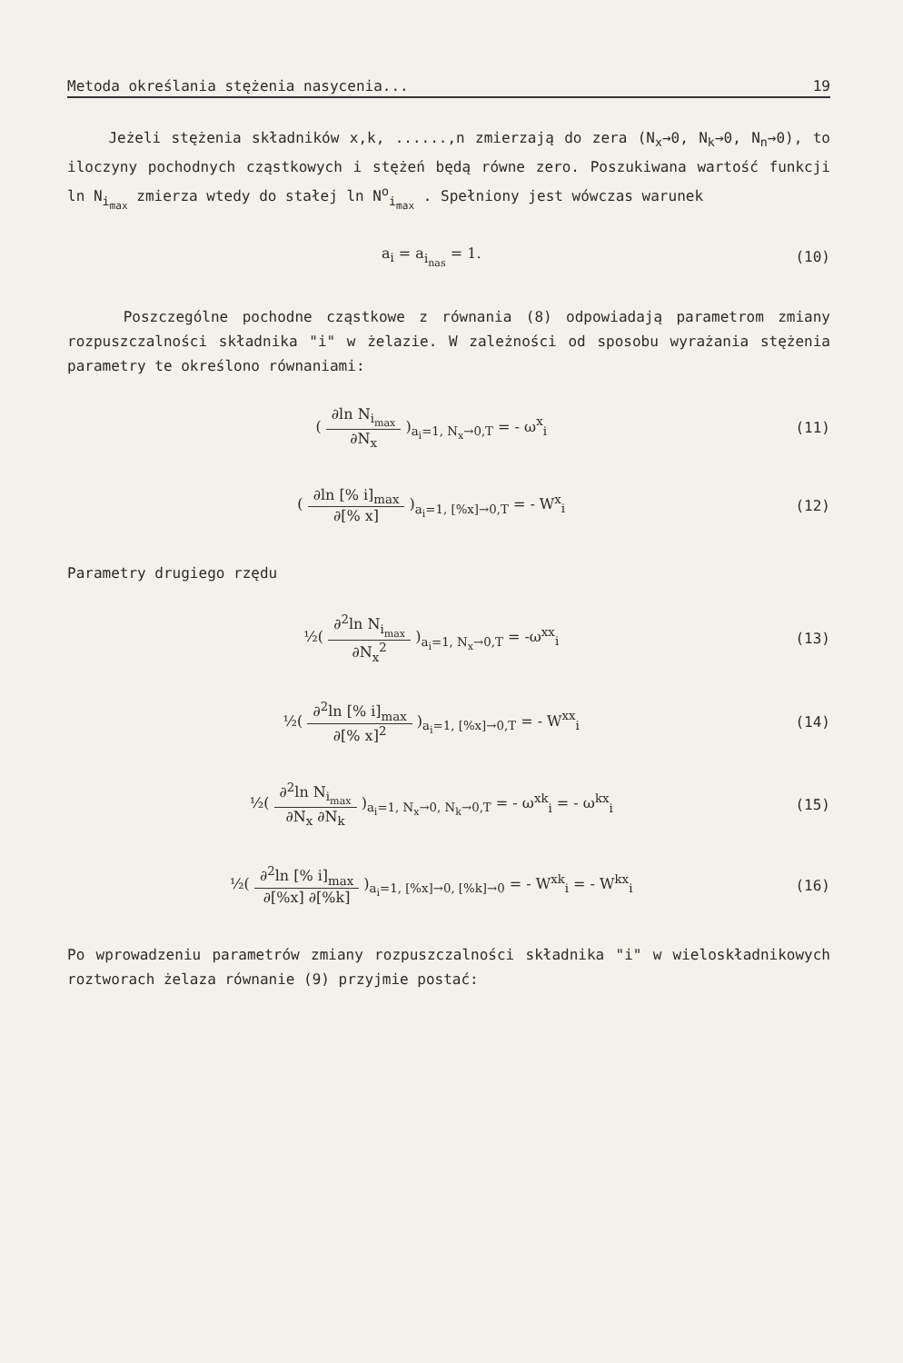Metoda określania stężenia nasycenia... 19
Jeżeli stężenia składników x,k, ......,n zmierzają do zera (N<sub>x</sub>→0, N<sub>k</sub>→0, N<sub>n</sub>→0), to iloczyny pochodnych cząstkowych i stężeń będą równe zero. Poszukiwana wartość funkcji ln N<sub>i<sub>max</sub></sub> zmierza wtedy do stałej ln N<sup>o</sup><sub>i<sub>max</sub></sub> . Spełniony jest wówczas warunek
a<sub>i</sub> = a<sub>i<sub>nas</sub></sub> = 1. (10)
Poszczególne pochodne cząstkowe z równania (8) odpowiadają parametrom zmiany rozpuszczalności składnika "i" w żelazie. W zależności od sposobu wyrażania stężenia parametry te określono równaniami:
( ∂ln N<sub>i<sub>max</sub></sub> ∂N<sub>x</sub> )<sub>a<sub>i</sub>=1, N<sub>x</sub>→0,T</sub> = - ω<sup>x</sup><sub>i</sub>
(11)
( ∂ln [% i]<sub>max</sub> ∂[% x] )<sub>a<sub>i</sub>=1, [%x]→0,T</sub> = - W<sup>x</sup><sub>i</sub>
(12)
Parametry drugiego rzędu
½( ∂<sup>2</sup>ln N<sub>i<sub>max</sub></sub> ∂N<sub>x</sub><sup>2</sup> )<sub>a<sub>i</sub>=1, N<sub>x</sub>→0,T</sub> = -ω<sup>xx</sup><sub>i</sub>
(13)
½( ∂<sup>2</sup>ln [% i]<sub>max</sub> ∂[% x]<sup>2</sup> )<sub>a<sub>i</sub>=1, [%x]→0,T</sub> = - W<sup>xx</sup><sub>i</sub>
(14)
½( ∂<sup>2</sup>ln N<sub>i<sub>max</sub></sub> ∂N<sub>x</sub> ∂N<sub>k</sub> )<sub>a<sub>i</sub>=1, N<sub>x</sub>→0, N<sub>k</sub>→0,T</sub> = - ω<sup>xk</sup><sub>i</sub> = - ω<sup>kx</sup><sub>i</sub>
(15)
½( ∂<sup>2</sup>ln [% i]<sub>max</sub> ∂[%x] ∂[%k] )<sub>a<sub>i</sub>=1, [%x]→0, [%k]→0</sub> = - W<sup>xk</sup><sub>i</sub> = - W<sup>kx</sup><sub>i</sub>
(16)
Po wprowadzeniu parametrów zmiany rozpuszczalności składnika "i" w wieloskładnikowych roztworach żelaza równanie (9) przyjmie postać: